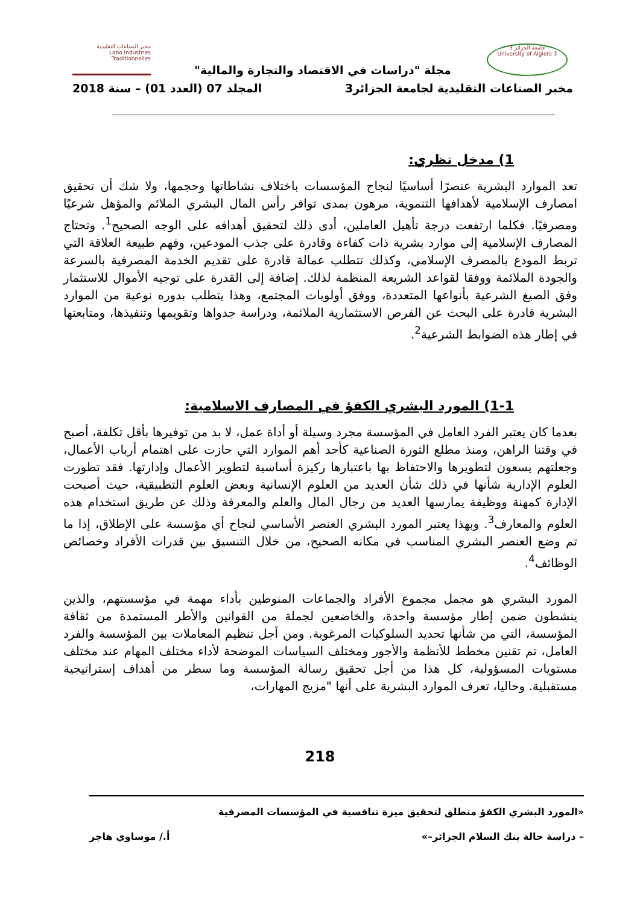جامعة الجزائر 3
University of Algiers 3
مخبر الصناعات التقليدية
Labo Industries Traditionnelles
مجلة "دراسات في الاقتصاد والتجارة والمالية"
مخبر الصناعات التقليدية لجامعة الجزائر3 المجلد 07 (العدد 01) – سنة 2018
1) مدخل نظري:
تعد الموارد البشرية عنصرًا أساسيًا لنجاح المؤسسات باختلاف نشاطاتها وحجمها، ولا شك أن تحقيق امصارف الإسلامية لأهدافها التنموية، مرهون بمدى توافر رأس المال البشري الملائم والمؤهل شرعيًا ومصرفيًا. فكلما ارتفعت درجة تأهيل العاملين، أدى ذلك لتحقيق أهدافه على الوجه الصحيح<sup>1</sup>. وتحتاج المصارف الإسلامية إلى موارد بشرية ذات كفاءة وقادرة على جذب المودعين، وفهم طبيعة العلاقة التي تربط المودع بالمصرف الإسلامي، وكذلك تتطلب عمالة قادرة على تقديم الخدمة المصرفية بالسرعة والجودة الملائمة ووفقا لقواعد الشريعة المنظمة لذلك. إضافة إلى القدرة على توجيه الأموال للاستثمار وفق الصيغ الشرعية بأنواعها المتعددة، ووفق أولويات المجتمع، وهذا يتطلب بدوره نوعية من الموارد البشرية قادرة على البحث عن الفرص الاستثمارية الملائمة، ودراسة جدواها وتقويمها وتنفيذها، ومتابعتها في إطار هذه الضوابط الشرعية<sup>2</sup>.
1-1) المورد البشري الكفؤ في المصارف الاسلامية:
بعدما كان يعتبر الفرد العامل في المؤسسة مجرد وسيلة أو أداة عمل، لا بد من توفيرها بأقل تكلفة، أصبح في وقتنا الراهن، ومنذ مطلع الثورة الصناعية كأحد أهم الموارد التي حازت على اهتمام أرباب الأعمال، وجعلتهم يسعون لتطويرها والاحتفاظ بها باعتبارها ركيزة أساسية لتطوير الأعمال وإدارتها. فقد تطورت العلوم الإدارية شأنها في ذلك شأن العديد من العلوم الإنسانية وبعض العلوم التطبيقية، حيث أصبحت الإدارة كمهنة ووظيفة يمارسها العديد من رجال المال والعلم والمعرفة وذلك عن طريق استخدام هذه العلوم والمعارف<sup>3</sup>. وبهذا يعتبر المورد البشري العنصر الأساسي لنجاح أي مؤسسة على الإطلاق، إذا ما تم وضع العنصر البشري المناسب في مكانه الصحيح، من خلال التنسيق بين قدرات الأفراد وخصائص الوظائف<sup>4</sup>.
المورد البشري هو مجمل مجموع الأفراد والجماعات المنوطين بأداء مهمة في مؤسستهم، والذين ينشطون ضمن إطار مؤسسة واحدة، والخاضعين لجملة من القوانين والأطر المستمدة من ثقافة المؤسسة، التي من شأنها تحديد السلوكيات المرغوبة. ومن أجل تنظيم المعاملات بين المؤسسة والفرد العامل، تم تقنين مخطط للأنظمة والأجور ومختلف السياسات الموضحة لأداء مختلف المهام عند مختلف مستويات المسؤولية، كل هذا من أجل تحقيق رسالة المؤسسة وما سطر من أهداف إستراتيجية مستقبلية. وحاليا، تعرف الموارد البشرية على أنها "مزيج المهارات،
218
«المورد البشري الكفؤ منطلق لتحقيق ميزة تنافسية في المؤسسات المصرفية
– دراسة حالة بنك السلام الجزائر–» أ./ موساوي هاجر